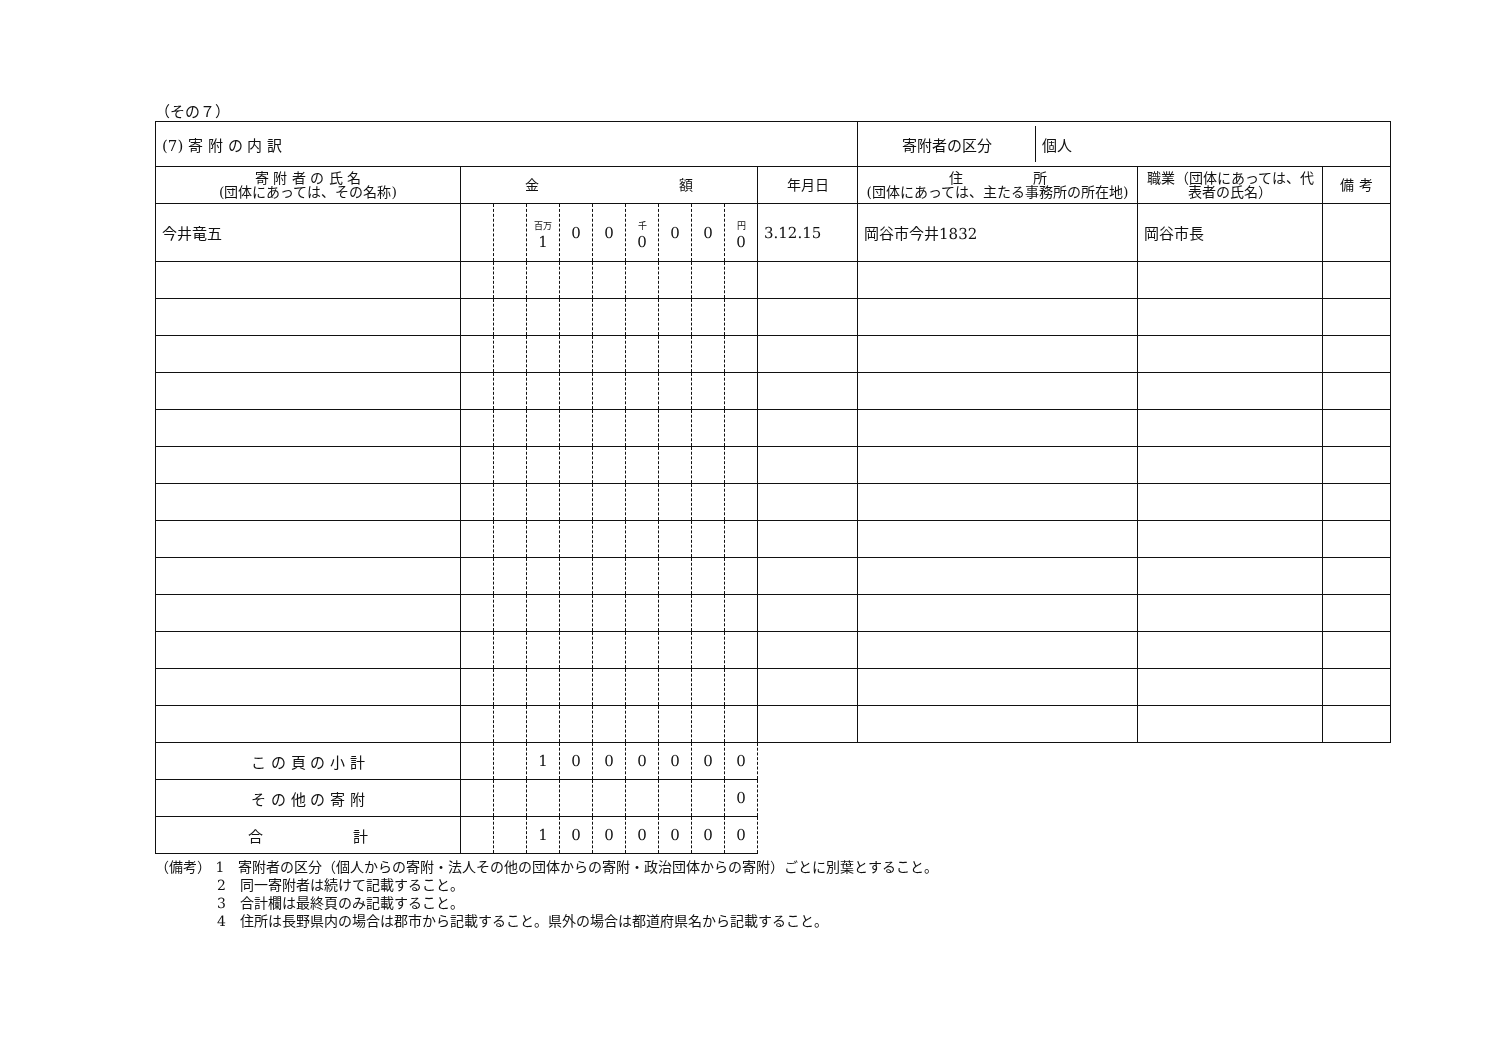（その７）
| (7) 寄 附 の 内 訳 | | | | | | | | | | | / 寄附者の区分 / 個人 / | | |
| 寄 附 者 の 氏 名 (団体にあっては、その名称) | 金 額 | | | | | | | | | 年月日 | 住 所 (団体にあっては、主たる事務所の所在地) | 職業（団体にあっては、代表者の氏名） | 備 考 |
| 今井竜五 | | | 百万 1 | 0 | 0 | 千 0 | 0 | 0 | 円 0 | 3.12.15 | 岡谷市今井1832 | 岡谷市長 | |
| こ の 頁 の 小 計 | | | 1 | 0 | 0 | 0 | 0 | 0 | 0 | | | | |
| そ の 他 の 寄 附 | | | | | | | | | 0 | | | | |
| 合 計 | | | 1 | 0 | 0 | 0 | 0 | 0 | 0 | | | | |
（備考） 1　寄附者の区分（個人からの寄附・法人その他の団体からの寄附・政治団体からの寄附）ごとに別葉とすること。
2　同一寄附者は続けて記載すること。
3　合計欄は最終頁のみ記載すること。
4　住所は長野県内の場合は郡市から記載すること。県外の場合は都道府県名から記載すること。